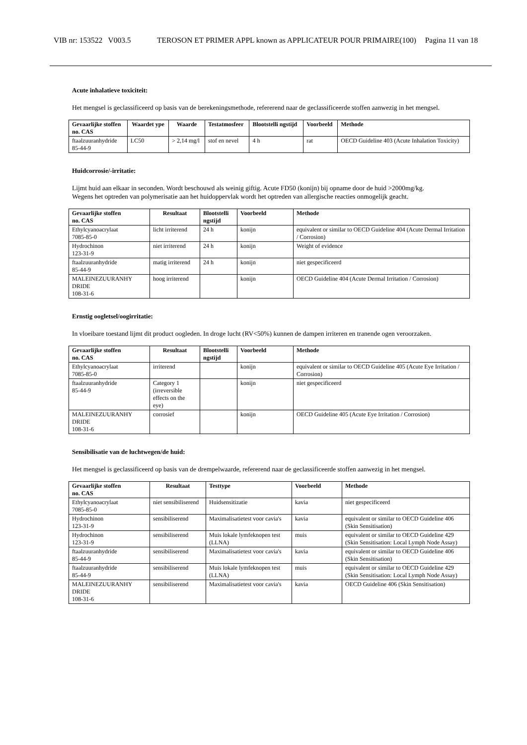VIB nr: 153522 V003.5
TEROSON ET PRIMER APPL known as APPLICATEUR POUR PRIMAIRE(100)
Pagina 11 van 18
Acute inhalatieve toxiciteit:
Het mengsel is geclassificeerd op basis van de berekeningsmethode, refererend naar de geclassificeerde stoffen aanwezig in het mengsel.
| Gevaarlijke stoffen no. CAS | Waardet ype | Waarde | Testatmosfeer | Blootstelli ngstijd | Voorbeeld | Methode |
| --- | --- | --- | --- | --- | --- | --- |
| ftaalzuuranhydride 85-44-9 | LC50 | > 2,14 mg/l | stof en nevel | 4 h | rat | OECD Guideline 403 (Acute Inhalation Toxicity) |
Huidcorrosie/-irritatie:
Lijmt huid aan elkaar in seconden. Wordt beschouwd als weinig giftig. Acute FD50 (konijn) bij opname door de huid >2000mg/kg.
Wegens het optreden van polymerisatie aan het huidoppervlak wordt het optreden van allergische reacties onmogelijk geacht.
| Gevaarlijke stoffen no. CAS | Resultaat | Blootstelli ngstijd | Voorbeeld | Methode |
| --- | --- | --- | --- | --- |
| Ethylcyanoacrylaat 7085-85-0 | licht irriterend | 24 h | konijn | equivalent or similar to OECD Guideline 404 (Acute Dermal Irritation / Corrosion) |
| Hydrochinon 123-31-9 | niet irriterend | 24 h | konijn | Weight of evidence |
| ftaalzuuranhydride 85-44-9 | matig irriterend | 24 h | konijn | niet gespecificeerd |
| MALEINEZUURANHY DRIDE 108-31-6 | hoog irriterend | | konijn | OECD Guideline 404 (Acute Dermal Irritation / Corrosion) |
Ernstig oogletsel/oogirritatie:
In vloeibare toestand lijmt dit product oogleden. In droge lucht (RV<50%) kunnen de dampen irriteren en tranende ogen veroorzaken.
| Gevaarlijke stoffen no. CAS | Resultaat | Blootstelli ngstijd | Voorbeeld | Methode |
| --- | --- | --- | --- | --- |
| Ethylcyanoacrylaat 7085-85-0 | irriterend | | konijn | equivalent or similar to OECD Guideline 405 (Acute Eye Irritation / Corrosion) |
| ftaalzuuranhydride 85-44-9 | Category 1 (irreversible effects on the eye) | | konijn | niet gespecificeerd |
| MALEINEZUURANHY DRIDE 108-31-6 | corrosief | | konijn | OECD Guideline 405 (Acute Eye Irritation / Corrosion) |
Sensibilisatie van de luchtwegen/de huid:
Het mengsel is geclassificeerd op basis van de drempelwaarde, refererend naar de geclassificeerde stoffen aanwezig in het mengsel.
| Gevaarlijke stoffen no. CAS | Resultaat | Testtype | Voorbeeld | Methode |
| --- | --- | --- | --- | --- |
| Ethylcyanoacrylaat 7085-85-0 | niet sensibiliserend | Huidsensitizatie | kavia | niet gespecificeerd |
| Hydrochinon 123-31-9 | sensibiliserend | Maximalisatietest voor cavia's | kavia | equivalent or similar to OECD Guideline 406 (Skin Sensitisation) |
| Hydrochinon 123-31-9 | sensibiliserend | Muis lokale lymfeknopen test (LLNA) | muis | equivalent or similar to OECD Guideline 429 (Skin Sensitisation: Local Lymph Node Assay) |
| ftaalzuuranhydride 85-44-9 | sensibiliserend | Maximalisatietest voor cavia's | kavia | equivalent or similar to OECD Guideline 406 (Skin Sensitisation) |
| ftaalzuuranhydride 85-44-9 | sensibiliserend | Muis lokale lymfeknopen test (LLNA) | muis | equivalent or similar to OECD Guideline 429 (Skin Sensitisation: Local Lymph Node Assay) |
| MALEINEZUURANHY DRIDE 108-31-6 | sensibiliserend | Maximalisatietest voor cavia's | kavia | OECD Guideline 406 (Skin Sensitisation) |